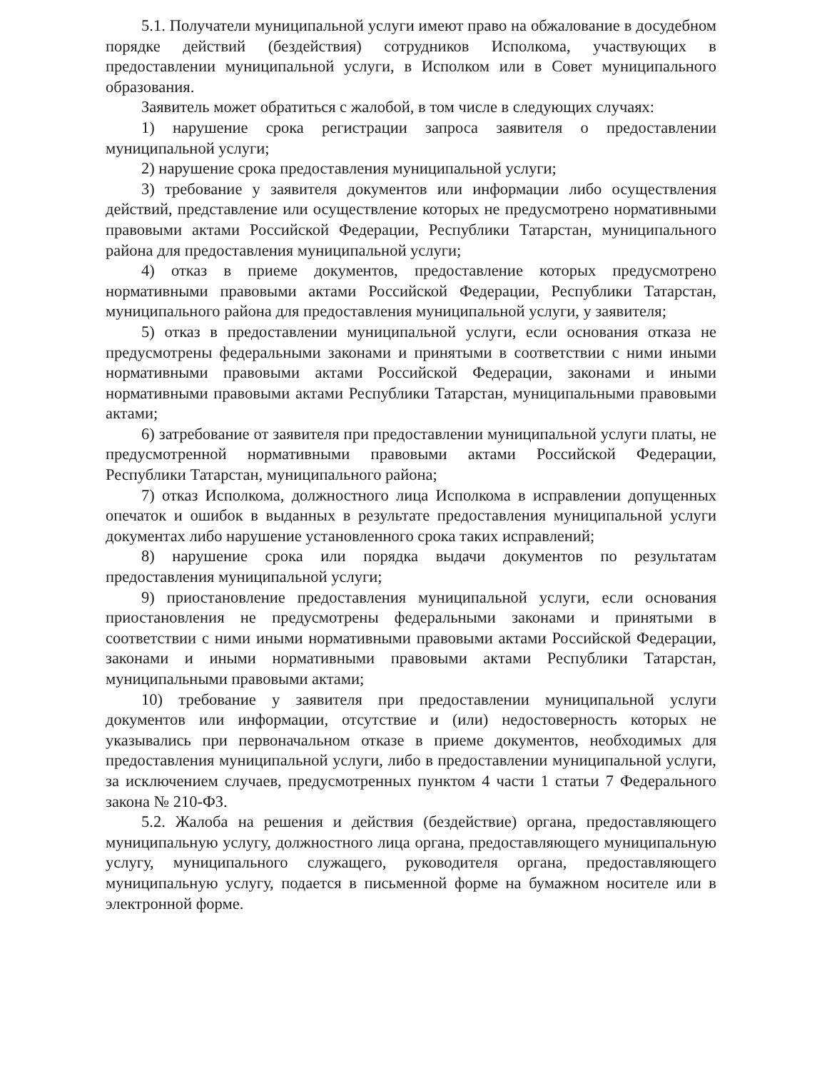5.1. Получатели муниципальной услуги имеют право на обжалование в досудебном порядке действий (бездействия) сотрудников Исполкома, участвующих в предоставлении муниципальной услуги, в Исполком или в Совет муниципального образования.
Заявитель может обратиться с жалобой, в том числе в следующих случаях:
1) нарушение срока регистрации запроса заявителя о предоставлении муниципальной услуги;
2) нарушение срока предоставления муниципальной услуги;
3) требование у заявителя документов или информации либо осуществления действий, представление или осуществление которых не предусмотрено нормативными правовыми актами Российской Федерации, Республики Татарстан, муниципального района для предоставления муниципальной услуги;
4) отказ в приеме документов, предоставление которых предусмотрено нормативными правовыми актами Российской Федерации, Республики Татарстан, муниципального района для предоставления муниципальной услуги, у заявителя;
5) отказ в предоставлении муниципальной услуги, если основания отказа не предусмотрены федеральными законами и принятыми в соответствии с ними иными нормативными правовыми актами Российской Федерации, законами и иными нормативными правовыми актами Республики Татарстан, муниципальными правовыми актами;
6) затребование от заявителя при предоставлении муниципальной услуги платы, не предусмотренной нормативными правовыми актами Российской Федерации, Республики Татарстан, муниципального района;
7) отказ Исполкома, должностного лица Исполкома в исправлении допущенных опечаток и ошибок в выданных в результате предоставления муниципальной услуги документах либо нарушение установленного срока таких исправлений;
8) нарушение срока или порядка выдачи документов по результатам предоставления муниципальной услуги;
9) приостановление предоставления муниципальной услуги, если основания приостановления не предусмотрены федеральными законами и принятыми в соответствии с ними иными нормативными правовыми актами Российской Федерации, законами и иными нормативными правовыми актами Республики Татарстан, муниципальными правовыми актами;
10) требование у заявителя при предоставлении муниципальной услуги документов или информации, отсутствие и (или) недостоверность которых не указывались при первоначальном отказе в приеме документов, необходимых для предоставления муниципальной услуги, либо в предоставлении муниципальной услуги, за исключением случаев, предусмотренных пунктом 4 части 1 статьи 7 Федерального закона № 210-ФЗ.
5.2. Жалоба на решения и действия (бездействие) органа, предоставляющего муниципальную услугу, должностного лица органа, предоставляющего муниципальную услугу, муниципального служащего, руководителя органа, предоставляющего муниципальную услугу, подается в письменной форме на бумажном носителе или в электронной форме.